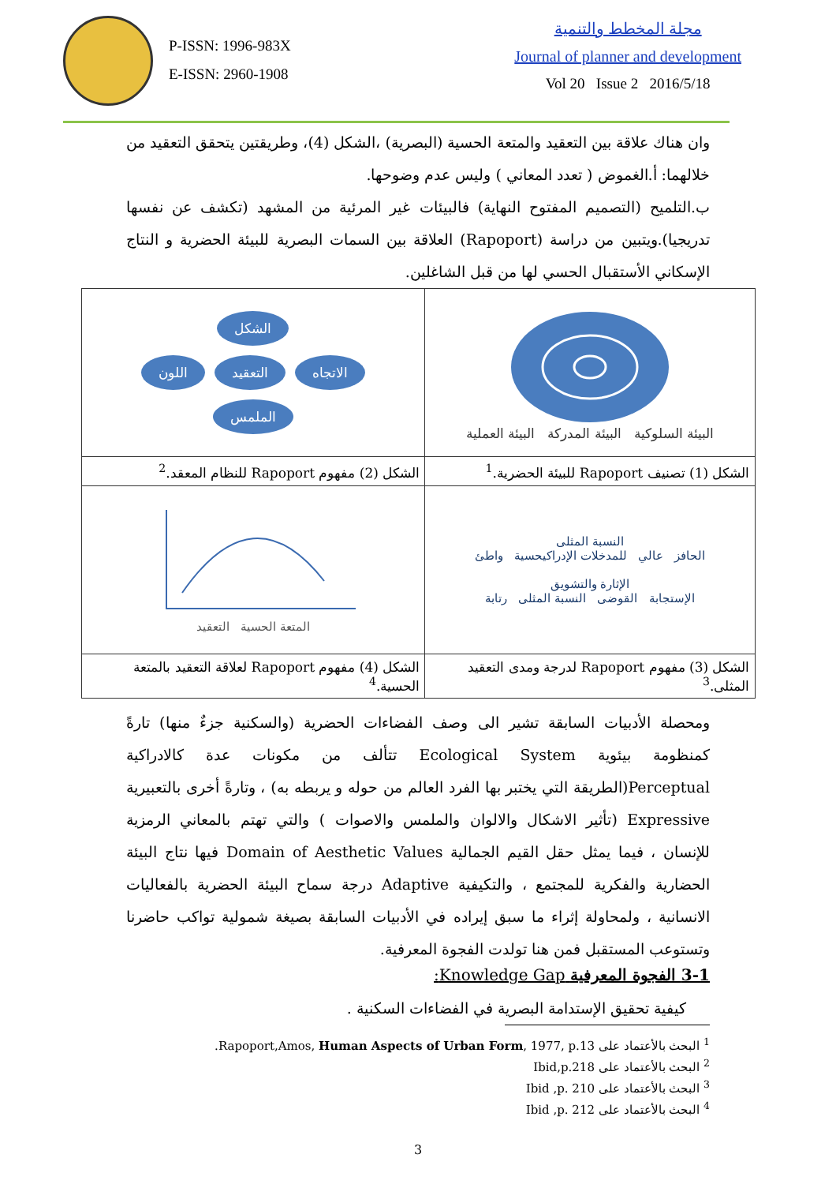P-ISSN: 1996-983X
E-ISSN: 2960-1908
مجلة المخطط والتنمية
Journal of planner and development
Vol 20 Issue 2 2016/5/18
وان هناك علاقة بين التعقيد والمتعة الحسية (البصرية) ،الشكل (4)، وطريقتين يتحقق التعقيد من خلالهما: أ.الغموض ( تعدد المعاني ) وليس عدم وضوحها.
ب.التلميح (التصميم المفتوح النهاية) فالبيئات غير المرئية من المشهد (تكشف عن نفسها تدريجيا).ويتبين من دراسة (Rapoport) العلاقة بين السمات البصرية للبيئة الحضرية و النتاج الإسكاني الأستقبال الحسي لها من قبل الشاغلين.
| البيئة السلوكية البيئة المدركة البيئة العملية | الشكل الاتجاه التعقيد اللون الملمس |
| الشكل (1) تصنيف Rapoport للبيئة الحضرية.<sup>1</sup> | الشكل (2) مفهوم Rapoport للنظام المعقد.<sup>2</sup> |
| النسبة المثلى الحافز عالي للمدخلات الإدراكيحسية واطئ الإثارة والتشويق الإستجابة القوضى النسبة المثلى رتابة | المتعة الحسية التعقيد |
| الشكل (3) مفهوم Rapoport لدرجة ومدى التعقيد المثلى.<sup>3</sup> | الشكل (4) مفهوم Rapoport لعلاقة التعقيد بالمتعة الحسية.<sup>4</sup> |
ومحصلة الأدبيات السابقة تشير الى وصف الفضاءات الحضرية (والسكنية جزءٌ منها) تارةً كمنظومة بيئوية Ecological System تتألف من مكونات عدة كالادراكية Perceptual(الطريقة التي يختبر بها الفرد العالم من حوله و يربطه به) ، وتارةً أخرى بالتعبيرية Expressive (تأثير الاشكال والالوان والملمس والاصوات ) والتي تهتم بالمعاني الرمزية للإنسان ، فيما يمثل حقل القيم الجمالية Domain of Aesthetic Values فيها نتاج البيئة الحضارية والفكرية للمجتمع ، والتكيفية Adaptive درجة سماح البيئة الحضرية بالفعاليات الانسانية ، ولمحاولة إثراء ما سبق إيراده في الأدبيات السابقة بصيغة شمولية تواكب حاضرنا وتستوعب المستقبل فمن هنا تولدت الفجوة المعرفية.
3-1 الفجوة المعرفية Knowledge Gap:
كيفية تحقيق الإستدامة البصرية في الفضاءات السكنية .
<sup>1</sup> البحث بالأعتماد على Rapoport,Amos, Human Aspects of Urban Form, 1977, p.13.
<sup>2</sup> البحث بالأعتماد على Ibid,p.218
<sup>3</sup> البحث بالأعتماد على Ibid ,p. 210
<sup>4</sup> البحث بالأعتماد على Ibid ,p. 212
3